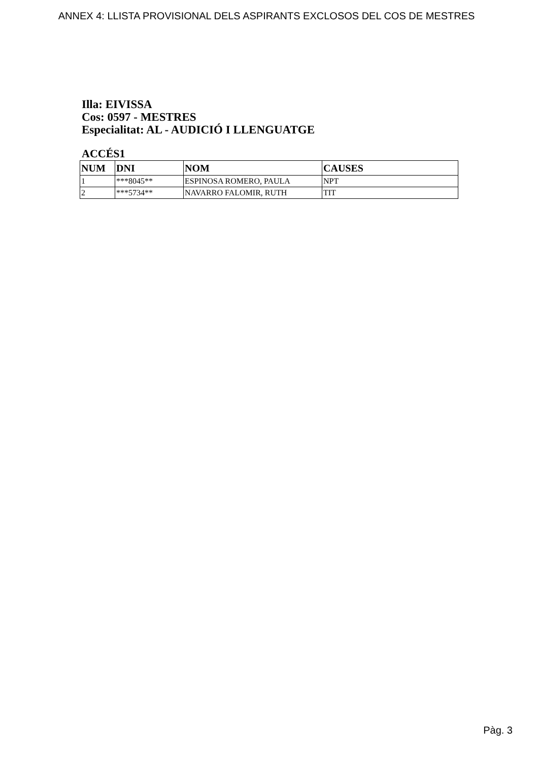ANNEX 4: LLISTA PROVISIONAL DELS ASPIRANTS EXCLOSOS DEL COS DE MESTRES
Illa: EIVISSA
Cos: 0597 - MESTRES
Especialitat: AL - AUDICIÓ I LLENGUATGE
ACCÉS1
| NUM | DNI | NOM | CAUSES |
| --- | --- | --- | --- |
| 1 | ***8045** | ESPINOSA ROMERO, PAULA | NPT |
| 2 | ***5734** | NAVARRO FALOMIR, RUTH | TIT |
Pàg. 3